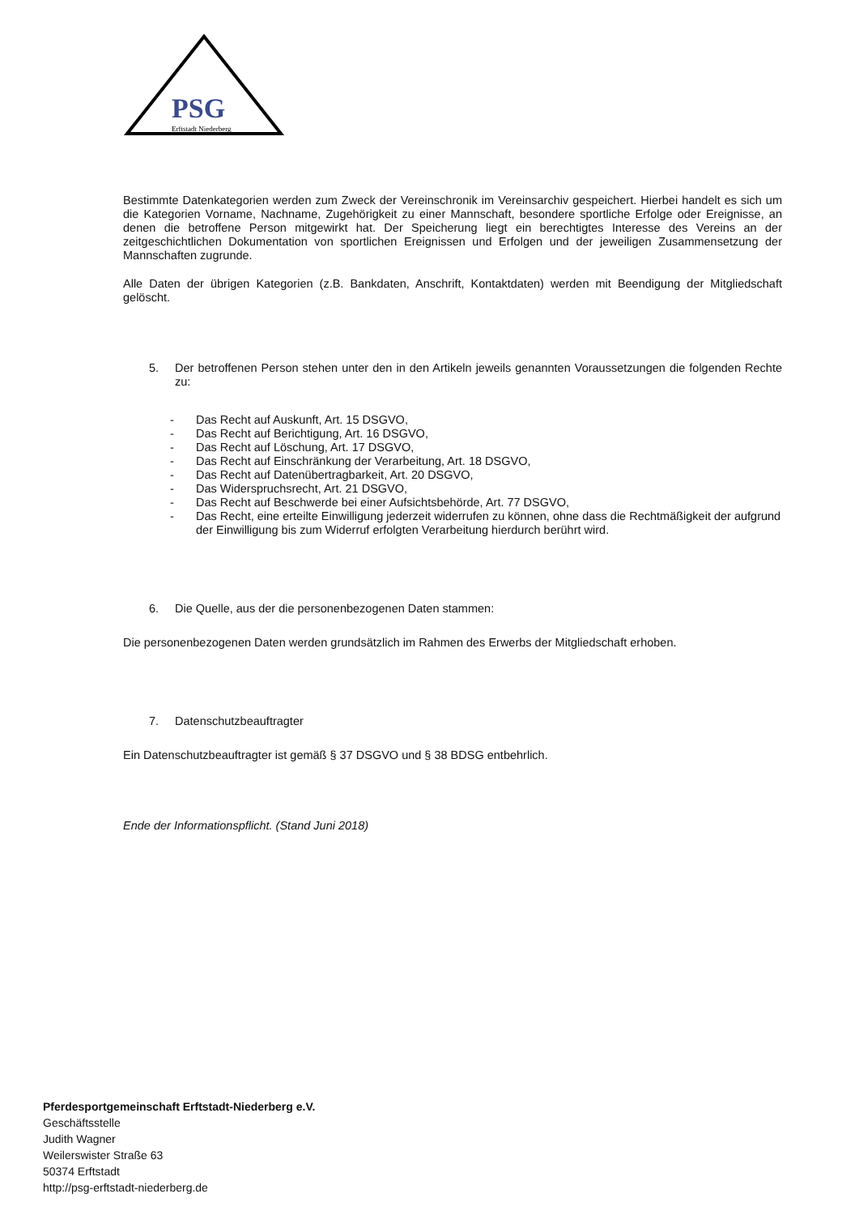PSG
Erftstadt Niederberg
Bestimmte Datenkategorien werden zum Zweck der Vereinschronik im Vereinsarchiv gespeichert. Hierbei handelt es sich um die Kategorien Vorname, Nachname, Zugehörigkeit zu einer Mannschaft, besondere sportliche Erfolge oder Ereignisse, an denen die betroffene Person mitgewirkt hat. Der Speicherung liegt ein berechtigtes Interesse des Vereins an der zeitgeschichtlichen Dokumentation von sportlichen Ereignissen und Erfolgen und der jeweiligen Zusammensetzung der Mannschaften zugrunde.
Alle Daten der übrigen Kategorien (z.B. Bankdaten, Anschrift, Kontaktdaten) werden mit Beendigung der Mitgliedschaft gelöscht.
5. Der betroffenen Person stehen unter den in den Artikeln jeweils genannten Voraussetzungen die folgenden Rechte zu:
- Das Recht auf Auskunft, Art. 15 DSGVO,
- Das Recht auf Berichtigung, Art. 16 DSGVO,
- Das Recht auf Löschung, Art. 17 DSGVO,
- Das Recht auf Einschränkung der Verarbeitung, Art. 18 DSGVO,
- Das Recht auf Datenübertragbarkeit, Art. 20 DSGVO,
- Das Widerspruchsrecht, Art. 21 DSGVO,
- Das Recht auf Beschwerde bei einer Aufsichtsbehörde, Art. 77 DSGVO,
- Das Recht, eine erteilte Einwilligung jederzeit widerrufen zu können, ohne dass die Rechtmäßigkeit der aufgrund der Einwilligung bis zum Widerruf erfolgten Verarbeitung hierdurch berührt wird.
6. Die Quelle, aus der die personenbezogenen Daten stammen:
Die personenbezogenen Daten werden grundsätzlich im Rahmen des Erwerbs der Mitgliedschaft erhoben.
7. Datenschutzbeauftragter
Ein Datenschutzbeauftragter ist gemäß § 37 DSGVO und § 38 BDSG entbehrlich.
Ende der Informationspflicht. (Stand Juni 2018)
Pferdesportgemeinschaft Erftstadt-Niederberg e.V.
Geschäftsstelle
Judith Wagner
Weilerswister Straße 63
50374 Erftstadt
http://psg-erftstadt-niederberg.de